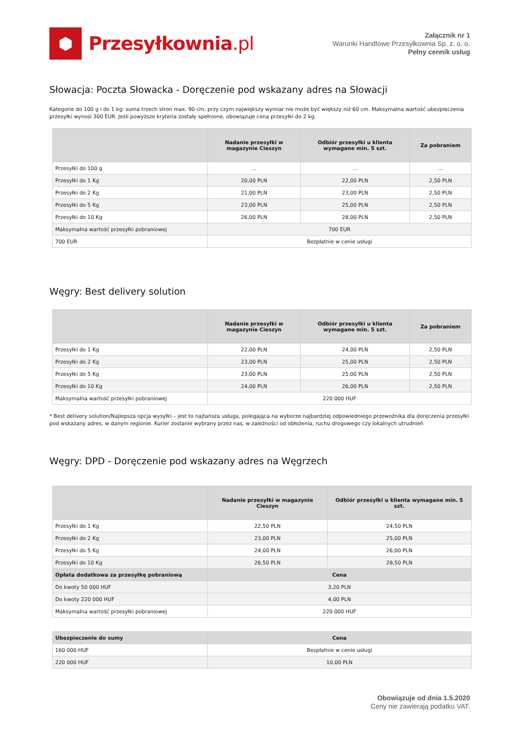⬢
Przesyłkownia.pl
Załącznik nr 1
Warunki Handlowe Przesyłkownia Sp. z. o. o.
Pełny cennik usług
Słowacja: Poczta Słowacka - Doręczenie pod wskazany adres na Słowacji
Kategorie do 100 g i do 1 kg: suma trzech stron max. 90 cm, przy czym największy wymiar nie może być większy niż 60 cm. Maksymalna wartość ubezpieczenia przesyłki wynosi 300 EUR. Jeśli powyższe kryteria zostały spełnione, obowiązuje cena przesyłki do 2 kg.
| | Nadanie przesyłki w magazynie Cieszyn | Odbiór przesyłki u klienta wymagane min. 5 szt. | Za pobraniem |
| --- | --- | --- | --- |
| Przesyłki do 100 g | ... | ... | ... |
| Przesyłki do 1 Kg | 20,00 PLN | 22,00 PLN | 2,50 PLN |
| Przesyłki do 2 Kg | 21,00 PLN | 23,00 PLN | 2,50 PLN |
| Przesyłki do 5 Kg | 23,00 PLN | 25,00 PLN | 2,50 PLN |
| Przesyłki do 10 Kg | 26,00 PLN | 28,00 PLN | 2,50 PLN |
| Maksymalna wartość przesyłki pobraniowej | 700 EUR | | |
| 700 EUR | Bezpłatnie w cenie usługi | | |
Węgry: Best delivery solution
| | Nadanie przesyłki w magazynie Cieszyn | Odbiór przesyłki u klienta wymagane min. 5 szt. | Za pobraniem |
| --- | --- | --- | --- |
| Przesyłki do 1 Kg | 22,00 PLN | 24,00 PLN | 2,50 PLN |
| Przesyłki do 2 Kg | 23,00 PLN | 25,00 PLN | 2,50 PLN |
| Przesyłki do 5 Kg | 23,00 PLN | 25,00 PLN | 2,50 PLN |
| Przesyłki do 10 Kg | 24,00 PLN | 26,00 PLN | 2,50 PLN |
| Maksymalna wartość przesyłki pobraniowej | 220 000 HUF | | |
* Best delivery solution/Najlepsza opcja wysyłki – jest to najtańsza usługa, polegająca na wyborze najbardziej odpowiedniego przewoźnika dla doręczenia przesyłki pod wskazany adres, w danym regionie. Kurier zostanie wybrany przez nas, w zależności od obłożenia, ruchu drogowego czy lokalnych utrudnień
Węgry: DPD - Doręczenie pod wskazany adres na Węgrzech
| | Nadanie przesyłki w magazynie Cieszyn | Odbiór przesyłki u klienta wymagane min. 5 szt. |
| --- | --- | --- |
| Przesyłki do 1 Kg | 22,50 PLN | 24,50 PLN |
| Przesyłki do 2 Kg | 23,00 PLN | 25,00 PLN |
| Przesyłki do 5 Kg | 24,00 PLN | 26,00 PLN |
| Przesyłki do 10 Kg | 26,50 PLN | 28,50 PLN |
| Opłata dodatkowa za przesyłkę pobraniową | Cena | |
| Do kwoty 50 000 HUF | 3,20 PLN | |
| Do kwoty 220 000 HUF | 4,00 PLN | |
| Maksymalna wartość przesyłki pobraniowej | 220 000 HUF | |
| Ubezpieczenie do sumy | Cena |
| 160 000 HUF | Bezpłatnie w cenie usługi |
| 220 000 HUF | 10,00 PLN |
Obowiązuje od dnia 1.5.2020
Ceny nie zawierają podatku VAT.